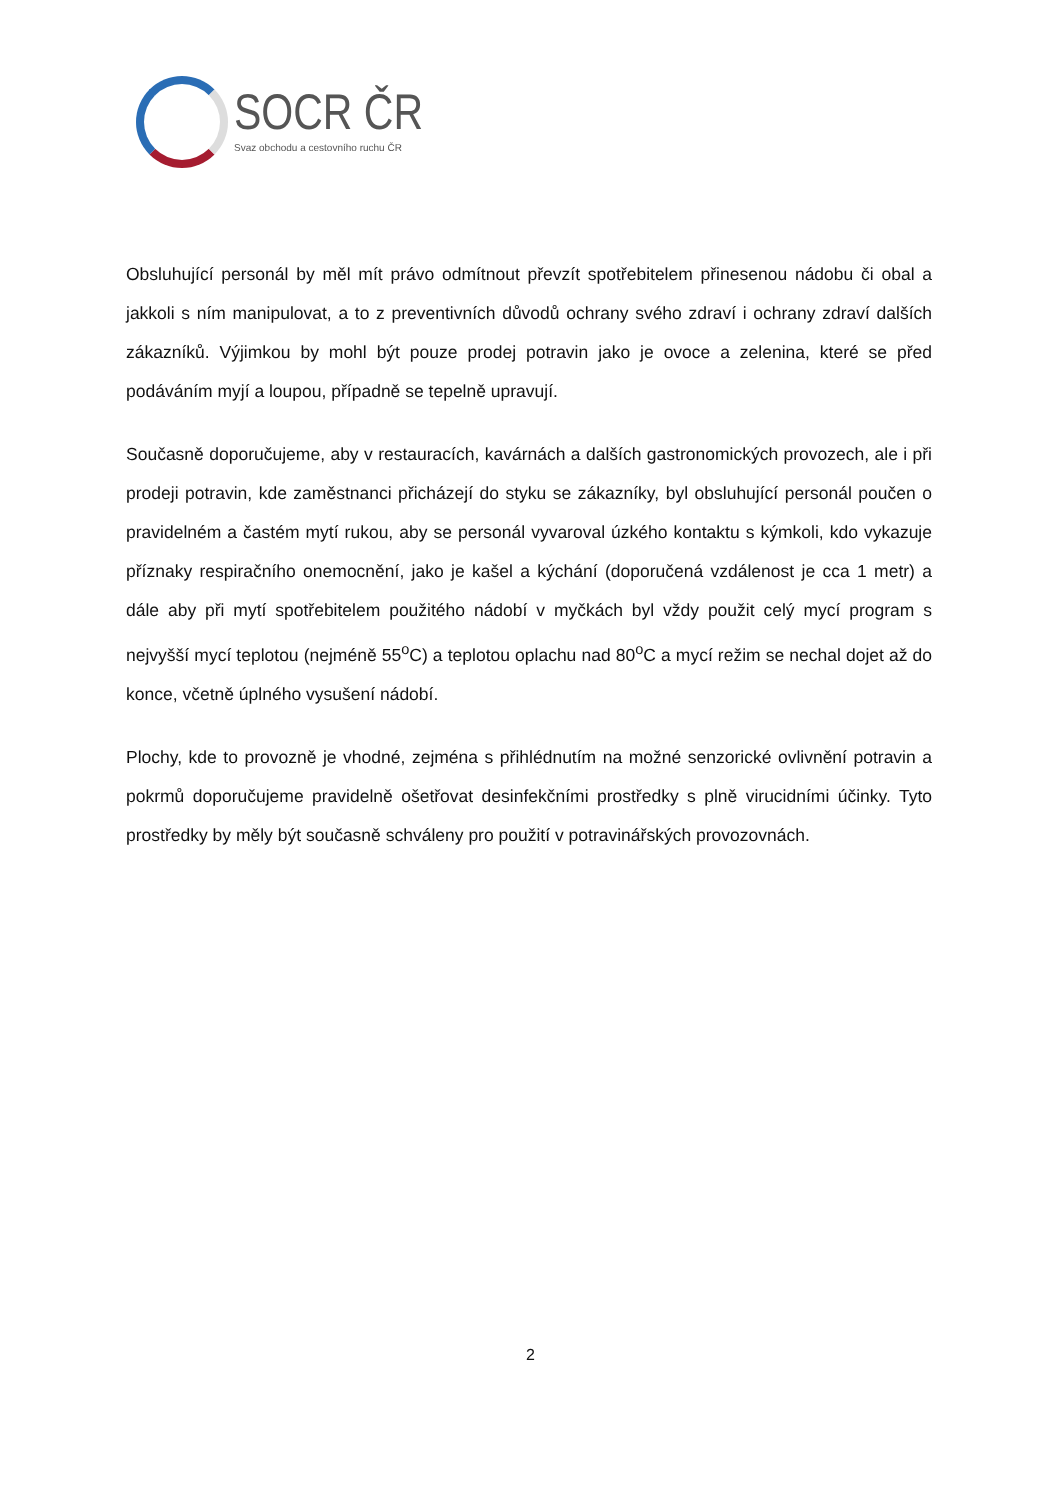SOCR ČR
Svaz obchodu a cestovního ruchu ČR
Obsluhující personál by měl mít právo odmítnout převzít spotřebitelem přinesenou nádobu či obal a jakkoli s ním manipulovat, a to z preventivních důvodů ochrany svého zdraví i ochrany zdraví dalších zákazníků. Výjimkou by mohl být pouze prodej potravin jako je ovoce a zelenina, které se před podáváním myjí a loupou, případně se tepelně upravují.
Současně doporučujeme, aby v restauracích, kavárnách a dalších gastronomických provozech, ale i při prodeji potravin, kde zaměstnanci přicházejí do styku se zákazníky, byl obsluhující personál poučen o pravidelném a častém mytí rukou, aby se personál vyvaroval úzkého kontaktu s kýmkoli, kdo vykazuje příznaky respiračního onemocnění, jako je kašel a kýchání (doporučená vzdálenost je cca 1 metr) a dále aby při mytí spotřebitelem použitého nádobí v myčkách byl vždy použit celý mycí program s nejvyšší mycí teplotou (nejméně 55<sup>o</sup>C) a teplotou oplachu nad 80<sup>o</sup>C a mycí režim se nechal dojet až do konce, včetně úplného vysušení nádobí.
Plochy, kde to provozně je vhodné, zejména s přihlédnutím na možné senzorické ovlivnění potravin a pokrmů doporučujeme pravidelně ošetřovat desinfekčními prostředky s plně virucidními účinky. Tyto prostředky by měly být současně schváleny pro použití v potravinářských provozovnách.
2